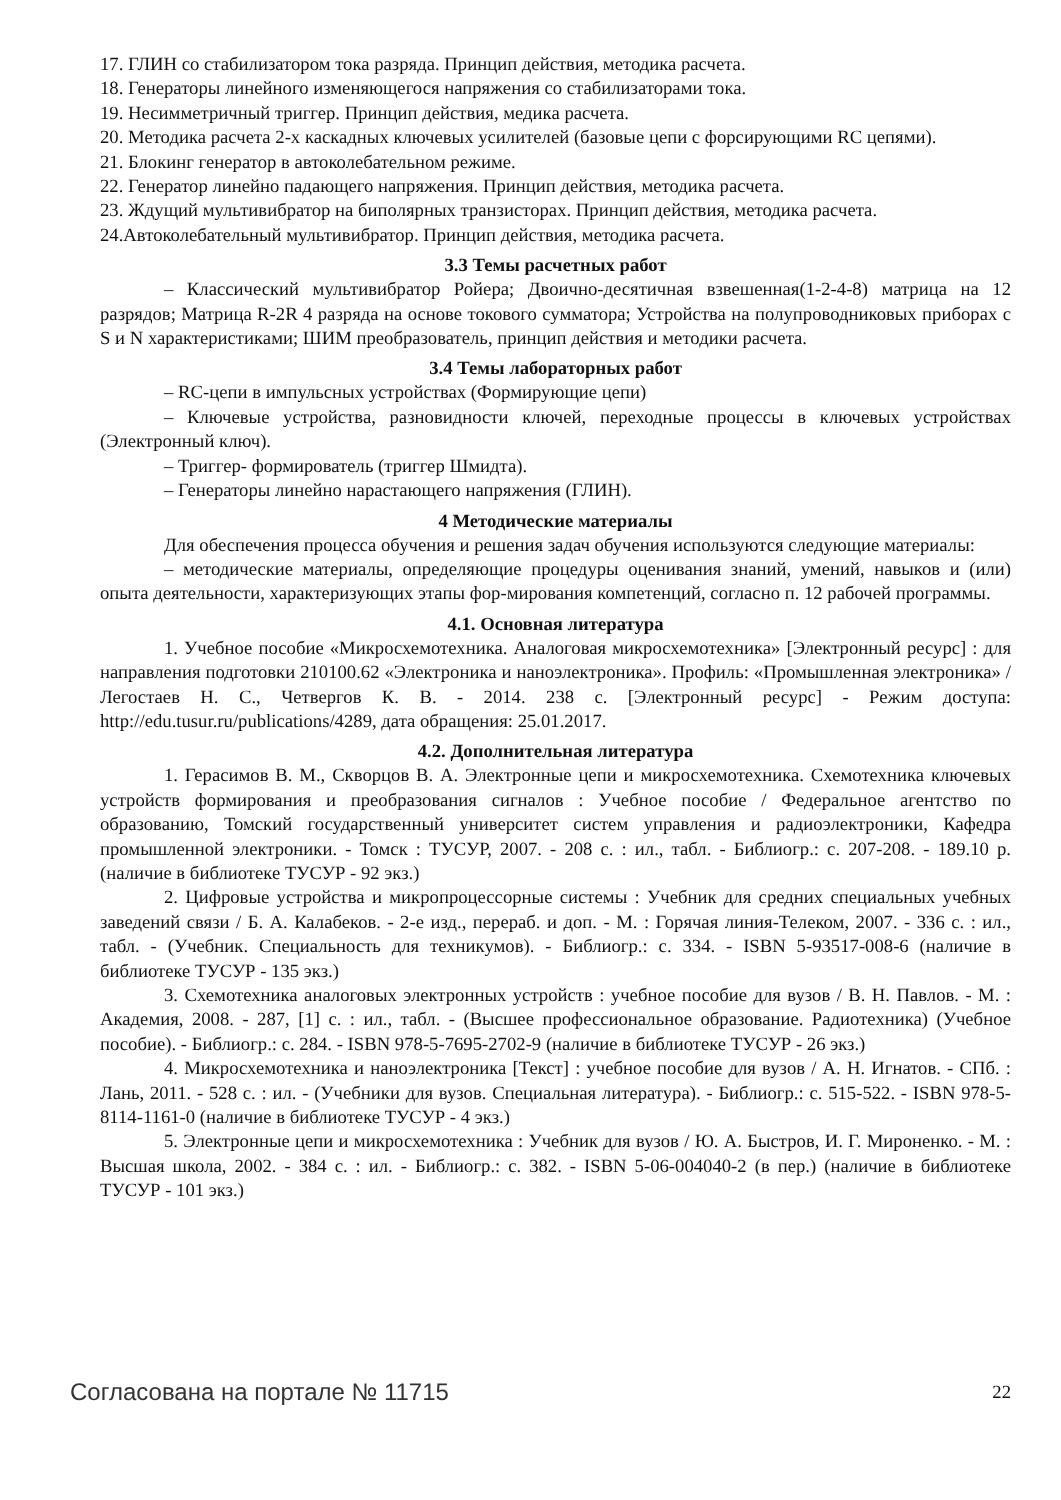17. ГЛИН со стабилизатором тока разряда. Принцип действия, методика расчета.
18. Генераторы линейного изменяющегося напряжения со стабилизаторами тока.
19. Несимметричный триггер. Принцип действия, медика расчета.
20. Методика расчета 2-х каскадных ключевых усилителей (базовые цепи с форсирующими RC цепями).
21. Блокинг генератор в автоколебательном режиме.
22. Генератор линейно падающего напряжения. Принцип действия, методика расчета.
23. Ждущий мультивибратор на биполярных транзисторах. Принцип действия, методика расчета.
24.Автоколебательный мультивибратор. Принцип действия, методика расчета.
3.3 Темы расчетных работ
– Классический мультивибратор Ройера; Двоично-десятичная взвешенная(1-2-4-8) матрица на 12 разрядов; Матрица R-2R 4 разряда на основе токового сумматора; Устройства на полупроводниковых приборах с S и N характеристиками; ШИМ преобразователь, принцип действия и методики расчета.
3.4 Темы лабораторных работ
– RC-цепи в импульсных устройствах (Формирующие цепи)
– Ключевые устройства, разновидности ключей, переходные процессы в ключевых устройствах (Электронный ключ).
– Триггер- формирователь (триггер Шмидта).
– Генераторы линейно нарастающего напряжения (ГЛИН).
4 Методические материалы
Для обеспечения процесса обучения и решения задач обучения используются следующие материалы:
– методические материалы, определяющие процедуры оценивания знаний, умений, навыков и (или) опыта деятельности, характеризующих этапы фор-мирования компетенций, согласно п. 12 рабочей программы.
4.1. Основная литература
1. Учебное пособие «Микросхемотехника. Аналоговая микросхемотехника» [Электронный ресурс] : для направления подготовки 210100.62 «Электроника и наноэлектроника». Профиль: «Промышленная электроника» / Легостаев Н. С., Четвергов К. В. - 2014. 238 с. [Электронный ресурс] - Режим доступа: http://edu.tusur.ru/publications/4289, дата обращения: 25.01.2017.
4.2. Дополнительная литература
1. Герасимов В. М., Скворцов В. А. Электронные цепи и микросхемотехника. Схемотехника ключевых устройств формирования и преобразования сигналов : Учебное пособие / Федеральное агентство по образованию, Томский государственный университет систем управления и радиоэлектроники, Кафедра промышленной электроники. - Томск : ТУСУР, 2007. - 208 с. : ил., табл. - Библиогр.: с. 207-208. - 189.10 р. (наличие в библиотеке ТУСУР - 92 экз.)
2. Цифровые устройства и микропроцессорные системы : Учебник для средних специальных учебных заведений связи / Б. А. Калабеков. - 2-е изд., перераб. и доп. - М. : Горячая линия-Телеком, 2007. - 336 с. : ил., табл. - (Учебник. Специальность для техникумов). - Библиогр.: с. 334. - ISBN 5-93517-008-6 (наличие в библиотеке ТУСУР - 135 экз.)
3. Схемотехника аналоговых электронных устройств : учебное пособие для вузов / В. Н. Павлов. - М. : Академия, 2008. - 287, [1] с. : ил., табл. - (Высшее профессиональное образование. Радиотехника) (Учебное пособие). - Библиогр.: с. 284. - ISBN 978-5-7695-2702-9 (наличие в библиотеке ТУСУР - 26 экз.)
4. Микросхемотехника и наноэлектроника [Текст] : учебное пособие для вузов / А. Н. Игнатов. - СПб. : Лань, 2011. - 528 с. : ил. - (Учебники для вузов. Специальная литература). - Библиогр.: с. 515-522. - ISBN 978-5-8114-1161-0 (наличие в библиотеке ТУСУР - 4 экз.)
5. Электронные цепи и микросхемотехника : Учебник для вузов / Ю. А. Быстров, И. Г. Мироненко. - М. : Высшая школа, 2002. - 384 с. : ил. - Библиогр.: с. 382. - ISBN 5-06-004040-2 (в пер.) (наличие в библиотеке ТУСУР - 101 экз.)
Согласована на портале № 11715 22